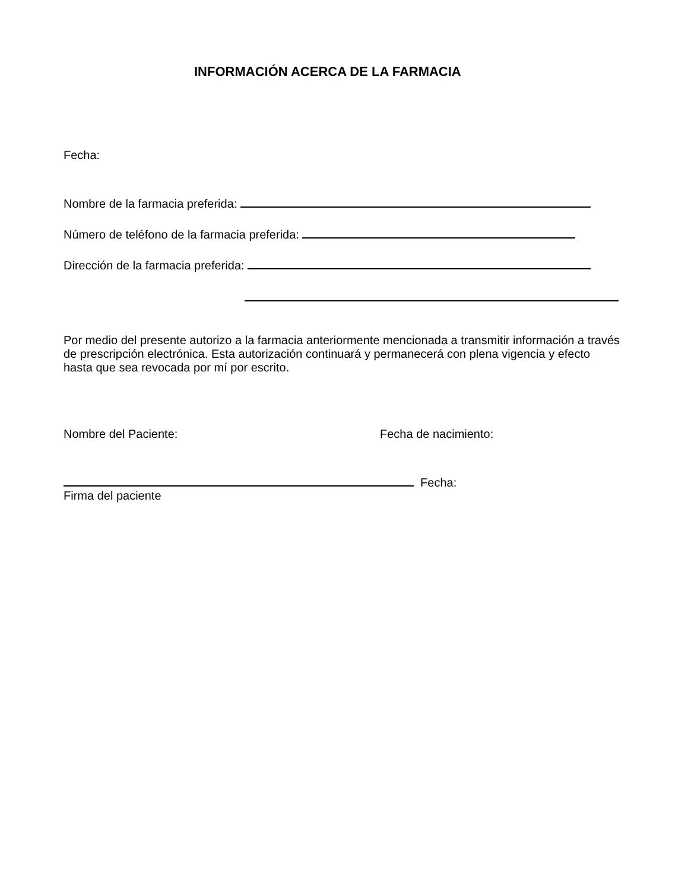INFORMACIÓN ACERCA DE LA FARMACIA
Fecha:
Nombre de la farmacia preferida:
Número de teléfono de la farmacia preferida:
Dirección de la farmacia preferida:
Por medio del presente autorizo a la farmacia anteriormente mencionada a transmitir información a través de prescripción electrónica. Esta autorización continuará y permanecerá con plena vigencia y efecto hasta que sea revocada por mí por escrito.
Nombre del Paciente: Fecha de nacimiento:
Fecha:
Firma del paciente